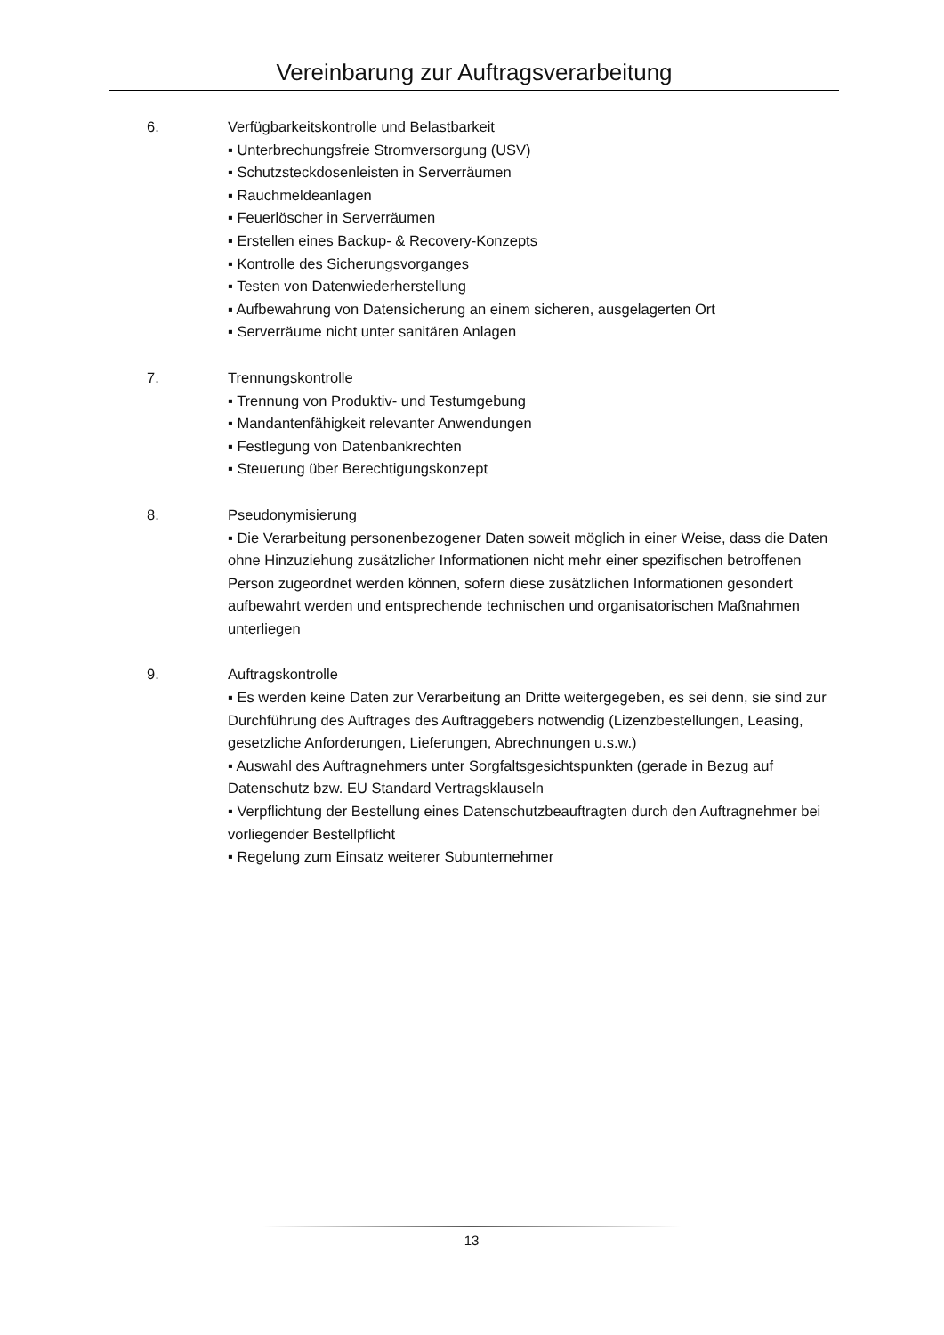Vereinbarung zur Auftragsverarbeitung
6. Verfügbarkeitskontrolle und Belastbarkeit
▪ Unterbrechungsfreie Stromversorgung (USV)
▪ Schutzsteckdosenleisten in Serverräumen
▪ Rauchmeldeanlagen
▪ Feuerlöscher in Serverräumen
▪ Erstellen eines Backup- & Recovery-Konzepts
▪ Kontrolle des Sicherungsvorganges
▪ Testen von Datenwiederherstellung
▪ Aufbewahrung von Datensicherung an einem sicheren, ausgelagerten Ort
▪ Serverräume nicht unter sanitären Anlagen
7. Trennungskontrolle
▪ Trennung von Produktiv- und Testumgebung
▪ Mandantenfähigkeit relevanter Anwendungen
▪ Festlegung von Datenbankrechten
▪ Steuerung über Berechtigungskonzept
8. Pseudonymisierung
▪ Die Verarbeitung personenbezogener Daten soweit möglich in einer Weise, dass die Daten ohne Hinzuziehung zusätzlicher Informationen nicht mehr einer spezifischen betroffenen Person zugeordnet werden können, sofern diese zusätzlichen Informationen gesondert aufbewahrt werden und entsprechende technischen und organisatorischen Maßnahmen unterliegen
9. Auftragskontrolle
▪ Es werden keine Daten zur Verarbeitung an Dritte weitergegeben, es sei denn, sie sind zur Durchführung des Auftrages des Auftraggebers notwendig (Lizenzbestellungen, Leasing, gesetzliche Anforderungen, Lieferungen, Abrechnungen u.s.w.)
▪ Auswahl des Auftragnehmers unter Sorgfaltsgesichtspunkten (gerade in Bezug auf Datenschutz bzw. EU Standard Vertragsklauseln
▪ Verpflichtung der Bestellung eines Datenschutzbeauftragten durch den Auftragnehmer bei vorliegender Bestellpflicht
▪ Regelung zum Einsatz weiterer Subunternehmer
13